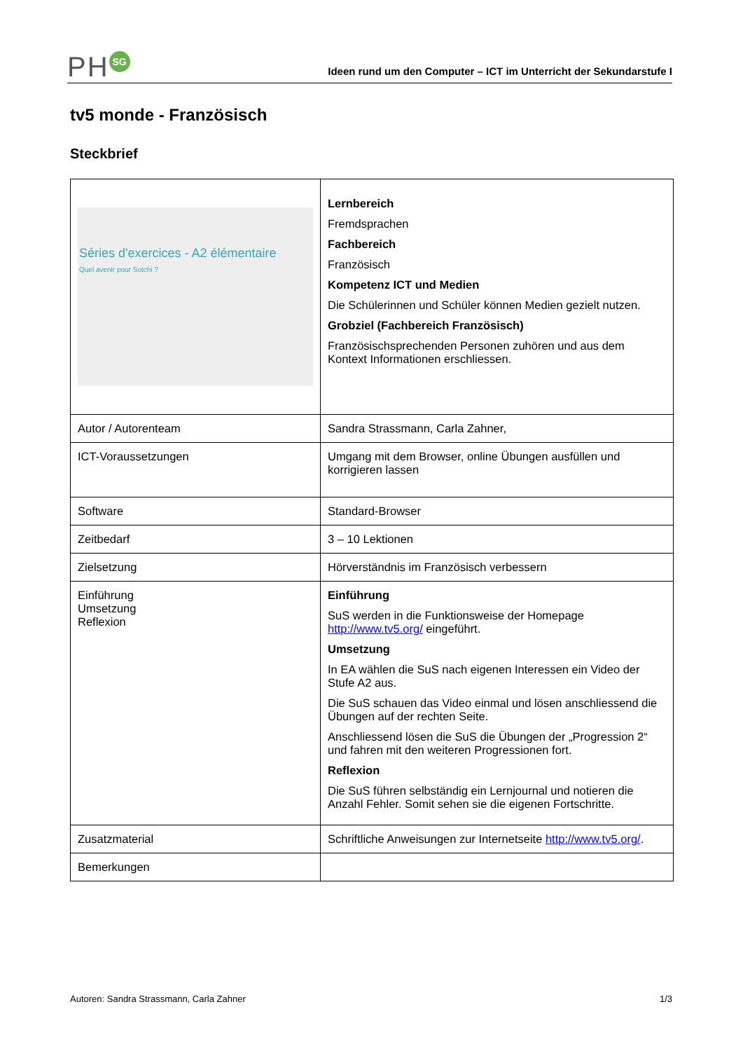PH SG
Ideen rund um den Computer – ICT im Unterricht der Sekundarstufe I
tv5 monde - Französisch
Steckbrief
| Séries d'exercices - A2 élémentaire Quel avenir pour Sotchi ? | Lernbereich Fremdsprachen Fachbereich Französisch Kompetenz ICT und Medien Die Schülerinnen und Schüler können Medien gezielt nutzen. Grobziel (Fachbereich Französisch) Französischsprechenden Personen zuhören und aus dem Kontext Informationen erschliessen. |
| Autor / Autorenteam | Sandra Strassmann, Carla Zahner, |
| ICT-Voraussetzungen | Umgang mit dem Browser, online Übungen ausfüllen und korrigieren lassen |
| Software | Standard-Browser |
| Zeitbedarf | 3 – 10 Lektionen |
| Zielsetzung | Hörverständnis im Französisch verbessern |
| Einführung Umsetzung Reflexion | Einführung SuS werden in die Funktionsweise der Homepage http://www.tv5.org/ eingeführt. Umsetzung In EA wählen die SuS nach eigenen Interessen ein Video der Stufe A2 aus. Die SuS schauen das Video einmal und lösen anschliessend die Übungen auf der rechten Seite. Anschliessend lösen die SuS die Übungen der „Progression 2“ und fahren mit den weiteren Progressionen fort. Reflexion Die SuS führen selbständig ein Lernjournal und notieren die Anzahl Fehler. Somit sehen sie die eigenen Fortschritte. |
| Zusatzmaterial | Schriftliche Anweisungen zur Internetseite http://www.tv5.org/ . |
| Bemerkungen | |
Autoren: Sandra Strassmann, Carla Zahner 1/3